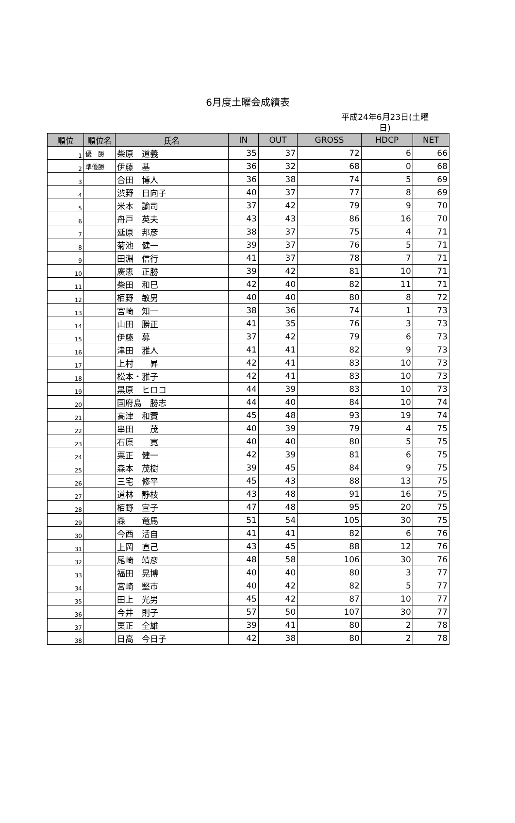6月度土曜会成績表
平成24年6月23日(土曜
日)
| 順位 | 順位名 | 氏名 | IN | OUT | GROSS | HDCP | NET |
| --- | --- | --- | --- | --- | --- | --- | --- |
| 1 | 優 勝 | 柴原 道義 | 35 | 37 | 72 | 6 | 66 |
| 2 | 準優勝 | 伊藤 基 | 36 | 32 | 68 | 0 | 68 |
| 3 | | 合田 博人 | 36 | 38 | 74 | 5 | 69 |
| 4 | | 渋野 日向子 | 40 | 37 | 77 | 8 | 69 |
| 5 | | 米本 諭司 | 37 | 42 | 79 | 9 | 70 |
| 6 | | 舟戸 英夫 | 43 | 43 | 86 | 16 | 70 |
| 7 | | 延原 邦彦 | 38 | 37 | 75 | 4 | 71 |
| 8 | | 菊池 健一 | 39 | 37 | 76 | 5 | 71 |
| 9 | | 田淵 信行 | 41 | 37 | 78 | 7 | 71 |
| 10 | | 廣恵 正勝 | 39 | 42 | 81 | 10 | 71 |
| 11 | | 柴田 和巳 | 42 | 40 | 82 | 11 | 71 |
| 12 | | 栢野 敏男 | 40 | 40 | 80 | 8 | 72 |
| 13 | | 宮崎 知一 | 38 | 36 | 74 | 1 | 73 |
| 14 | | 山田 勝正 | 41 | 35 | 76 | 3 | 73 |
| 15 | | 伊藤 募 | 37 | 42 | 79 | 6 | 73 |
| 16 | | 津田 雅人 | 41 | 41 | 82 | 9 | 73 |
| 17 | | 上村 昇 | 42 | 41 | 83 | 10 | 73 |
| 18 | | 松本・雅子 | 42 | 41 | 83 | 10 | 73 |
| 19 | | 黒原 ヒロコ | 44 | 39 | 83 | 10 | 73 |
| 20 | | 国府島 勝志 | 44 | 40 | 84 | 10 | 74 |
| 21 | | 高津 和實 | 45 | 48 | 93 | 19 | 74 |
| 22 | | 串田 茂 | 40 | 39 | 79 | 4 | 75 |
| 23 | | 石原 寛 | 40 | 40 | 80 | 5 | 75 |
| 24 | | 栗正 健一 | 42 | 39 | 81 | 6 | 75 |
| 25 | | 森本 茂樹 | 39 | 45 | 84 | 9 | 75 |
| 26 | | 三宅 修平 | 45 | 43 | 88 | 13 | 75 |
| 27 | | 道林 静枝 | 43 | 48 | 91 | 16 | 75 |
| 28 | | 栢野 宣子 | 47 | 48 | 95 | 20 | 75 |
| 29 | | 森 竜馬 | 51 | 54 | 105 | 30 | 75 |
| 30 | | 今西 活自 | 41 | 41 | 82 | 6 | 76 |
| 31 | | 上岡 直己 | 43 | 45 | 88 | 12 | 76 |
| 32 | | 尾崎 靖彦 | 48 | 58 | 106 | 30 | 76 |
| 33 | | 福田 晃博 | 40 | 40 | 80 | 3 | 77 |
| 34 | | 宮崎 堅市 | 40 | 42 | 82 | 5 | 77 |
| 35 | | 田上 光男 | 45 | 42 | 87 | 10 | 77 |
| 36 | | 今井 則子 | 57 | 50 | 107 | 30 | 77 |
| 37 | | 栗正 全雄 | 39 | 41 | 80 | 2 | 78 |
| 38 | | 日高 今日子 | 42 | 38 | 80 | 2 | 78 |